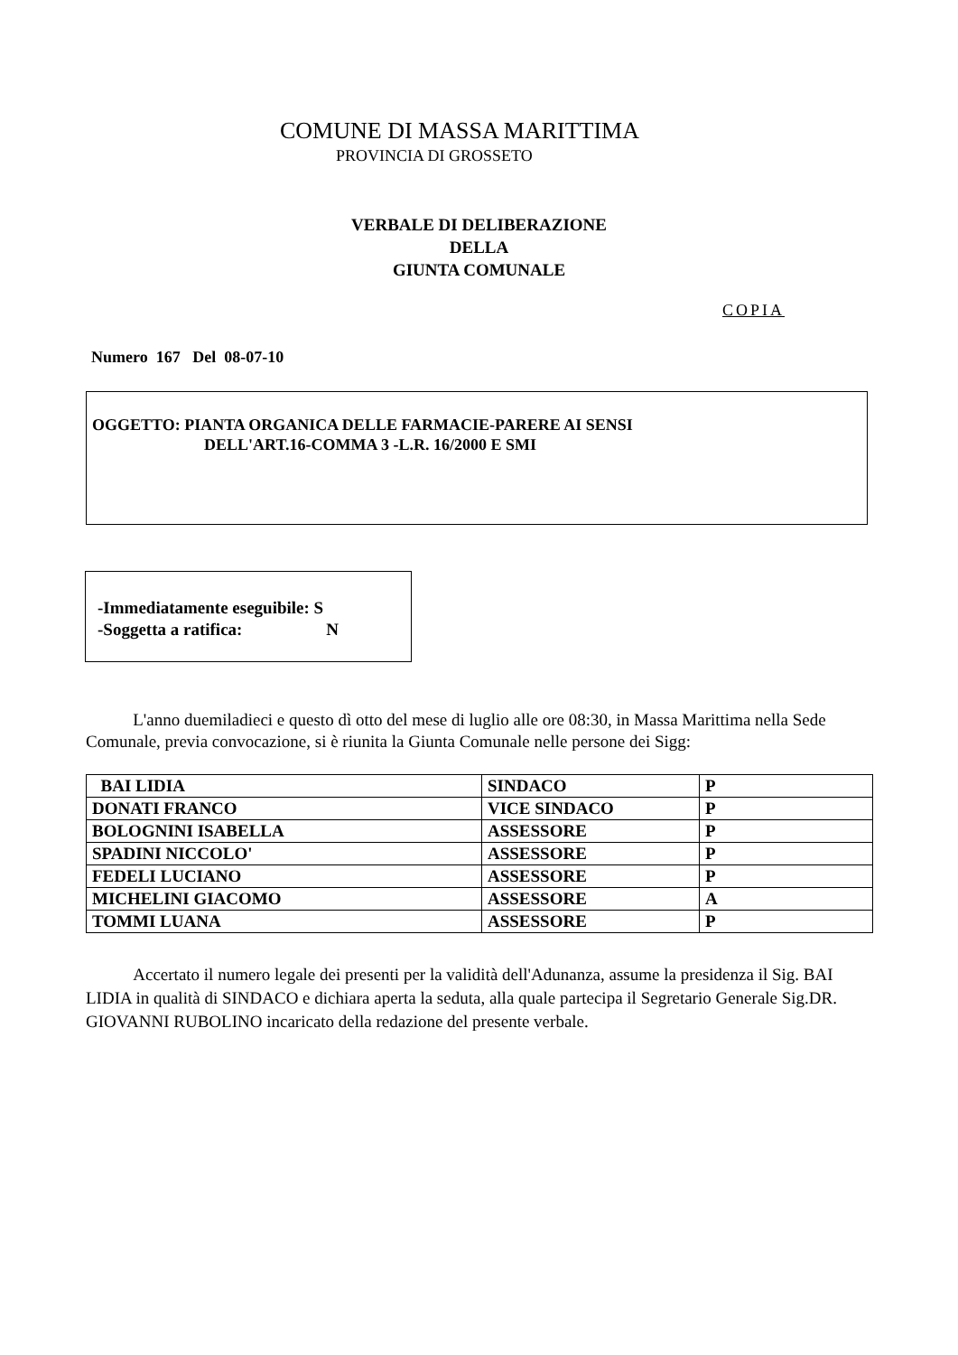COMUNE DI MASSA MARITTIMA
PROVINCIA DI GROSSETO
VERBALE DI DELIBERAZIONE
DELLA
GIUNTA COMUNALE
COPIA
Numero 167 Del 08-07-10
OGGETTO: PIANTA ORGANICA DELLE FARMACIE-PARERE AI SENSI
DELL'ART.16-COMMA 3 -L.R. 16/2000 E SMI
-Immediatamente eseguibile: S
-Soggetta a ratifica: N
L'anno duemiladieci e questo dì otto del mese di luglio alle ore 08:30, in Massa Marittima nella Sede Comunale, previa convocazione, si è riunita la Giunta Comunale nelle persone dei Sigg:
| BAI LIDIA | SINDACO | P |
| DONATI FRANCO | VICE SINDACO | P |
| BOLOGNINI ISABELLA | ASSESSORE | P |
| SPADINI NICCOLO' | ASSESSORE | P |
| FEDELI LUCIANO | ASSESSORE | P |
| MICHELINI GIACOMO | ASSESSORE | A |
| TOMMI LUANA | ASSESSORE | P |
Accertato il numero legale dei presenti per la validità dell'Adunanza, assume la presidenza il Sig. BAI LIDIA in qualità di SINDACO e dichiara aperta la seduta, alla quale partecipa il Segretario Generale Sig.DR. GIOVANNI RUBOLINO incaricato della redazione del presente verbale.